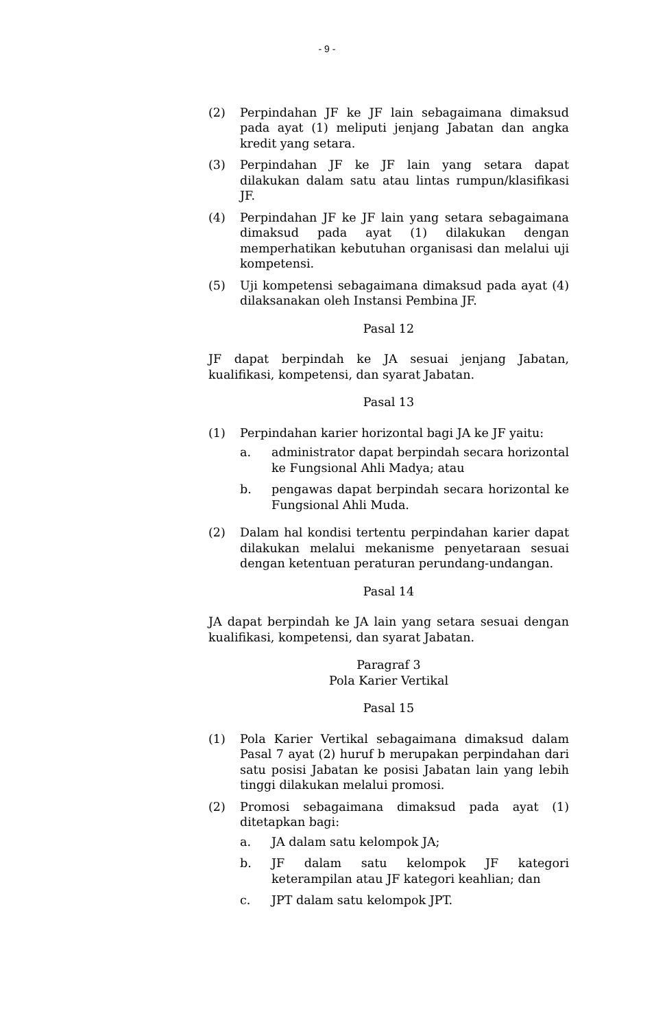- 9 -
(2) Perpindahan JF ke JF lain sebagaimana dimaksud pada ayat (1) meliputi jenjang Jabatan dan angka kredit yang setara.
(3) Perpindahan JF ke JF lain yang setara dapat dilakukan dalam satu atau lintas rumpun/klasifikasi JF.
(4) Perpindahan JF ke JF lain yang setara sebagaimana dimaksud pada ayat (1) dilakukan dengan memperhatikan kebutuhan organisasi dan melalui uji kompetensi.
(5) Uji kompetensi sebagaimana dimaksud pada ayat (4) dilaksanakan oleh Instansi Pembina JF.
Pasal 12
JF dapat berpindah ke JA sesuai jenjang Jabatan, kualifikasi, kompetensi, dan syarat Jabatan.
Pasal 13
(1) Perpindahan karier horizontal bagi JA ke JF yaitu:
a. administrator dapat berpindah secara horizontal ke Fungsional Ahli Madya; atau
b. pengawas dapat berpindah secara horizontal ke Fungsional Ahli Muda.
(2) Dalam hal kondisi tertentu perpindahan karier dapat dilakukan melalui mekanisme penyetaraan sesuai dengan ketentuan peraturan perundang-undangan.
Pasal 14
JA dapat berpindah ke JA lain yang setara sesuai dengan kualifikasi, kompetensi, dan syarat Jabatan.
Paragraf 3
Pola Karier Vertikal
Pasal 15
(1) Pola Karier Vertikal sebagaimana dimaksud dalam Pasal 7 ayat (2) huruf b merupakan perpindahan dari satu posisi Jabatan ke posisi Jabatan lain yang lebih tinggi dilakukan melalui promosi.
(2) Promosi sebagaimana dimaksud pada ayat (1) ditetapkan bagi:
a. JA dalam satu kelompok JA;
b. JF dalam satu kelompok JF kategori keterampilan atau JF kategori keahlian; dan
c. JPT dalam satu kelompok JPT.